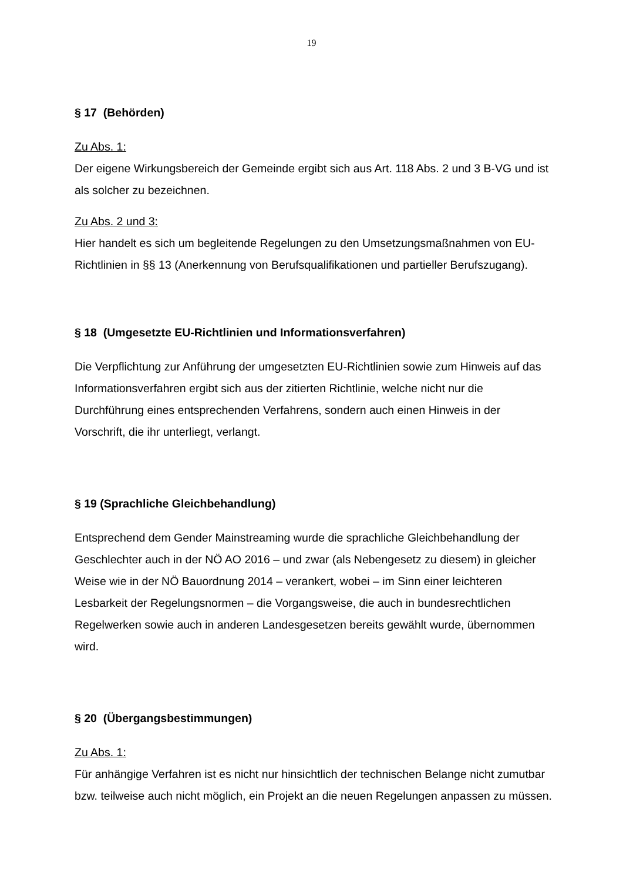19
§ 17 (Behörden)
Zu Abs. 1:
Der eigene Wirkungsbereich der Gemeinde ergibt sich aus Art. 118 Abs. 2 und 3 B-VG und ist als solcher zu bezeichnen.
Zu Abs. 2 und 3:
Hier handelt es sich um begleitende Regelungen zu den Umsetzungsmaßnahmen von EU-Richtlinien in §§ 13 (Anerkennung von Berufsqualifikationen und partieller Berufszugang).
§ 18 (Umgesetzte EU-Richtlinien und Informationsverfahren)
Die Verpflichtung zur Anführung der umgesetzten EU-Richtlinien sowie zum Hinweis auf das Informationsverfahren ergibt sich aus der zitierten Richtlinie, welche nicht nur die Durchführung eines entsprechenden Verfahrens, sondern auch einen Hinweis in der Vorschrift, die ihr unterliegt, verlangt.
§ 19 (Sprachliche Gleichbehandlung)
Entsprechend dem Gender Mainstreaming wurde die sprachliche Gleichbehandlung der Geschlechter auch in der NÖ AO 2016 – und zwar (als Nebengesetz zu diesem) in gleicher Weise wie in der NÖ Bauordnung 2014 – verankert, wobei – im Sinn einer leichteren Lesbarkeit der Regelungsnormen – die Vorgangsweise, die auch in bundesrechtlichen Regelwerken sowie auch in anderen Landesgesetzen bereits gewählt wurde, übernommen wird.
§ 20 (Übergangsbestimmungen)
Zu Abs. 1:
Für anhängige Verfahren ist es nicht nur hinsichtlich der technischen Belange nicht zumutbar bzw. teilweise auch nicht möglich, ein Projekt an die neuen Regelungen anpassen zu müssen.